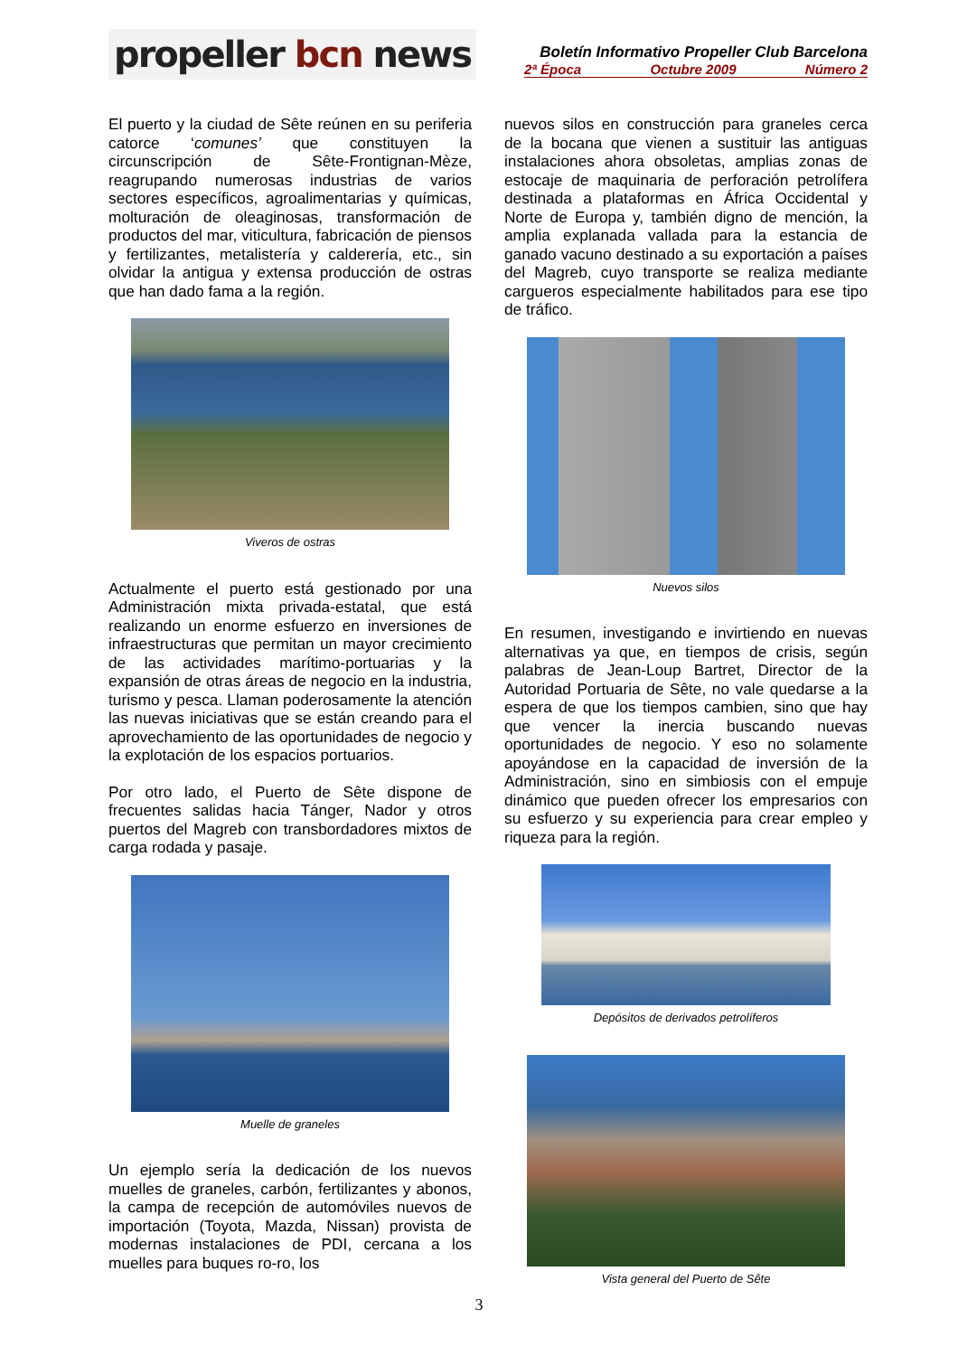propeller bcn news
Boletín Informativo Propeller Club Barcelona
2ª Época Octubre 2009 Número 2
El puerto y la ciudad de Sête reúnen en su periferia catorce ‘comunes’ que constituyen la circunscripción de Sête-Frontignan-Mèze, reagrupando numerosas industrias de varios sectores específicos, agroalimentarias y químicas, molturación de oleaginosas, transformación de productos del mar, viticultura, fabricación de piensos y fertilizantes, metalistería y calderería, etc., sin olvidar la antigua y extensa producción de ostras que han dado fama a la región.
Viveros de ostras
Actualmente el puerto está gestionado por una Administración mixta privada-estatal, que está realizando un enorme esfuerzo en inversiones de infraestructuras que permitan un mayor crecimiento de las actividades marítimo-portuarias y la expansión de otras áreas de negocio en la industria, turismo y pesca. Llaman poderosamente la atención las nuevas iniciativas que se están creando para el aprovechamiento de las oportunidades de negocio y la explotación de los espacios portuarios.
Por otro lado, el Puerto de Sête dispone de frecuentes salidas hacia Tánger, Nador y otros puertos del Magreb con transbordadores mixtos de carga rodada y pasaje.
Muelle de graneles
Un ejemplo sería la dedicación de los nuevos muelles de graneles, carbón, fertilizantes y abonos, la campa de recepción de automóviles nuevos de importación (Toyota, Mazda, Nissan) provista de modernas instalaciones de PDI, cercana a los muelles para buques ro-ro, los
nuevos silos en construcción para graneles cerca de la bocana que vienen a sustituir las antiguas instalaciones ahora obsoletas, amplias zonas de estocaje de maquinaria de perforación petrolífera destinada a plataformas en África Occidental y Norte de Europa y, también digno de mención, la amplia explanada vallada para la estancia de ganado vacuno destinado a su exportación a países del Magreb, cuyo transporte se realiza mediante cargueros especialmente habilitados para ese tipo de tráfico.
Nuevos silos
En resumen, investigando e invirtiendo en nuevas alternativas ya que, en tiempos de crisis, según palabras de Jean-Loup Bartret, Director de la Autoridad Portuaria de Sête, no vale quedarse a la espera de que los tiempos cambien, sino que hay que vencer la inercia buscando nuevas oportunidades de negocio. Y eso no solamente apoyándose en la capacidad de inversión de la Administración, sino en simbiosis con el empuje dinámico que pueden ofrecer los empresarios con su esfuerzo y su experiencia para crear empleo y riqueza para la región.
Depósitos de derivados petrolíferos
Vista general del Puerto de Sête
3